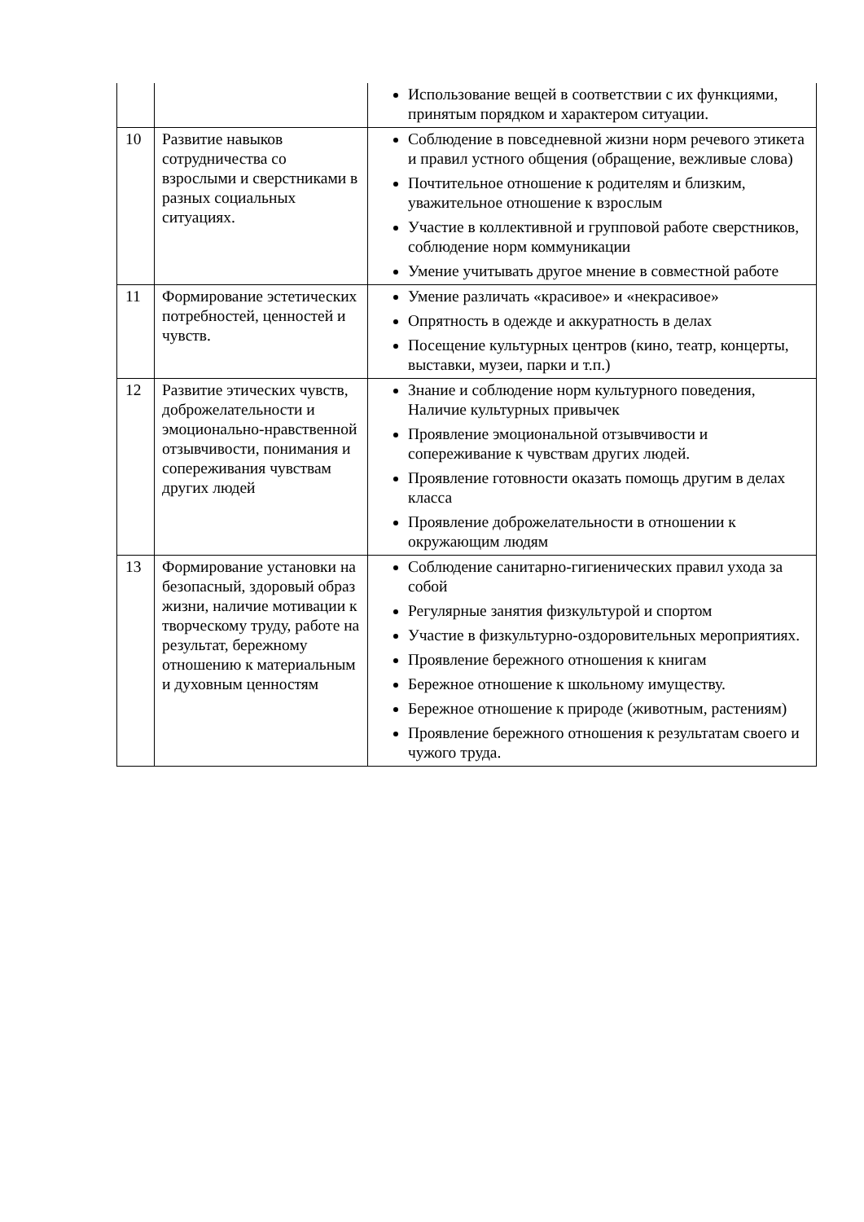| | | Использование вещей в соответствии с их функциями, принятым порядком и характером ситуации. |
| 10 | Развитие навыков сотрудничества со взрослыми и сверстниками в разных социальных ситуациях. | Соблюдение в повседневной жизни норм речевого этикета и правил устного общения (обращение, вежливые слова) Почтительное отношение к родителям и близким, уважительное отношение к взрослым Участие в коллективной и групповой работе сверстников, соблюдение норм коммуникации Умение учитывать другое мнение в совместной работе |
| 11 | Формирование эстетических потребностей, ценностей и чувств. | Умение различать «красивое» и «некрасивое» Опрятность в одежде и аккуратность в делах Посещение культурных центров (кино, театр, концерты, выставки, музеи, парки и т.п.) |
| 12 | Развитие этических чувств, доброжелательности и эмоционально-нравственной отзывчивости, понимания и сопереживания чувствам других людей | Знание и соблюдение норм культурного поведения, Наличие культурных привычек Проявление эмоциональной отзывчивости и сопереживание к чувствам других людей. Проявление готовности оказать помощь другим в делах класса Проявление доброжелательности в отношении к окружающим людям |
| 13 | Формирование установки на безопасный, здоровый образ жизни, наличие мотивации к творческому труду, работе на результат, бережному отношению к материальным и духовным ценностям | Соблюдение санитарно-гигиенических правил ухода за собой Регулярные занятия физкультурой и спортом Участие в физкультурно-оздоровительных мероприятиях. Проявление бережного отношения к книгам Бережное отношение к школьному имуществу. Бережное отношение к природе (животным, растениям) Проявление бережного отношения к результатам своего и чужого труда. |